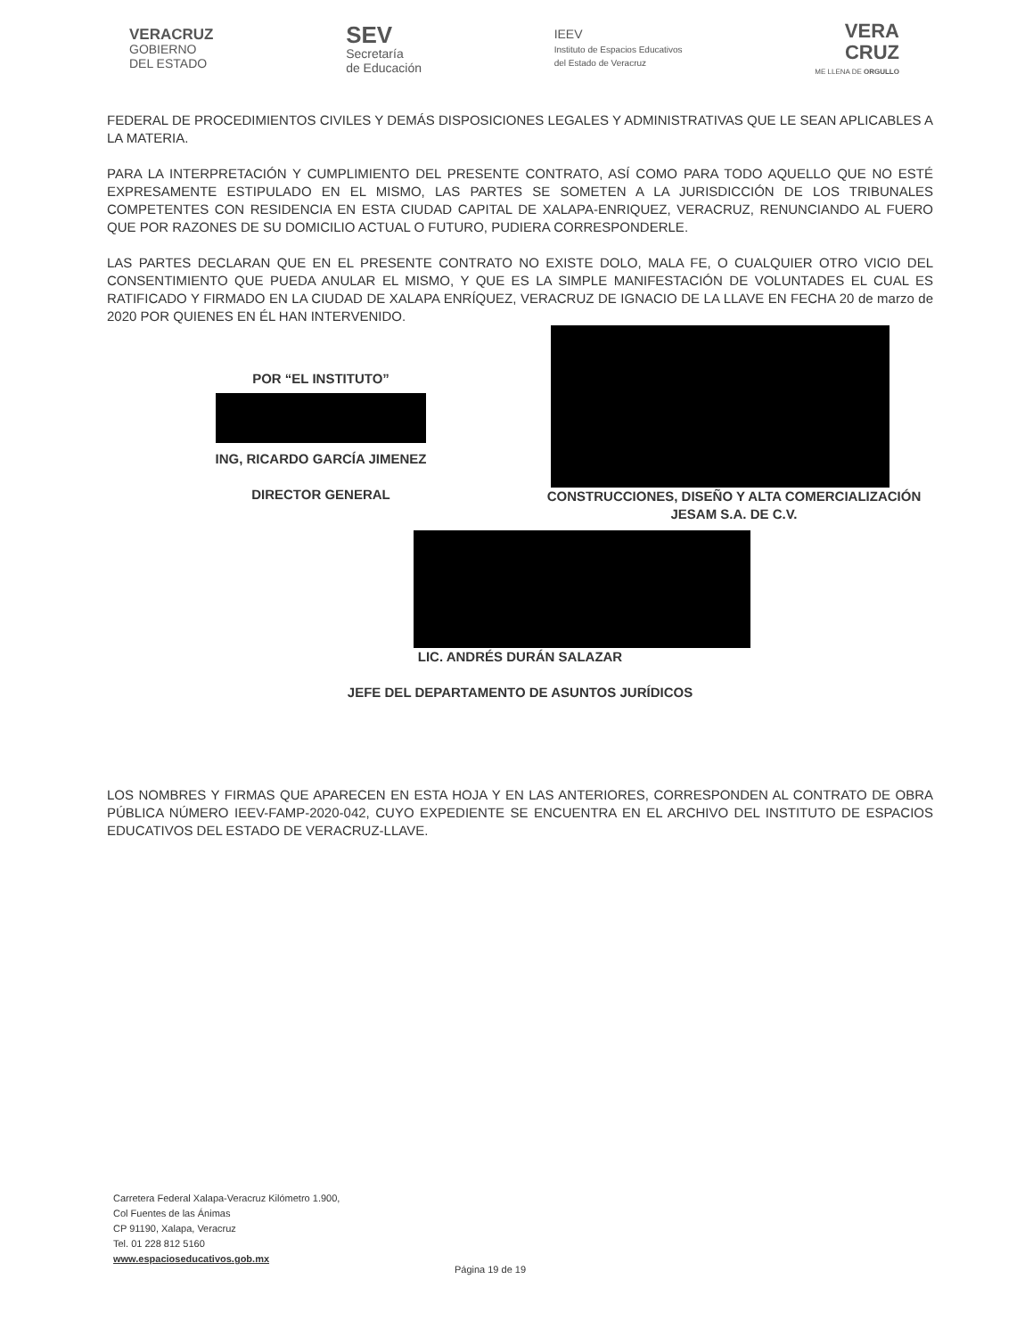VERACRUZ
GOBIERNO
DEL ESTADO
SEV
Secretaría
de Educación
IEEV
Instituto de Espacios Educativos
del Estado de Veracruz
VERA
CRUZ
ME LLENA DE ORGULLO
FEDERAL DE PROCEDIMIENTOS CIVILES Y DEMÁS DISPOSICIONES LEGALES Y ADMINISTRATIVAS QUE LE SEAN APLICABLES A LA MATERIA.
PARA LA INTERPRETACIÓN Y CUMPLIMIENTO DEL PRESENTE CONTRATO, ASÍ COMO PARA TODO AQUELLO QUE NO ESTÉ EXPRESAMENTE ESTIPULADO EN EL MISMO, LAS PARTES SE SOMETEN A LA JURISDICCIÓN DE LOS TRIBUNALES COMPETENTES CON RESIDENCIA EN ESTA CIUDAD CAPITAL DE XALAPA-ENRIQUEZ, VERACRUZ, RENUNCIANDO AL FUERO QUE POR RAZONES DE SU DOMICILIO ACTUAL O FUTURO, PUDIERA CORRESPONDERLE.
LAS PARTES DECLARAN QUE EN EL PRESENTE CONTRATO NO EXISTE DOLO, MALA FE, O CUALQUIER OTRO VICIO DEL CONSENTIMIENTO QUE PUEDA ANULAR EL MISMO, Y QUE ES LA SIMPLE MANIFESTACIÓN DE VOLUNTADES EL CUAL ES RATIFICADO Y FIRMADO EN LA CIUDAD DE XALAPA ENRÍQUEZ, VERACRUZ DE IGNACIO DE LA LLAVE EN FECHA 20 de marzo de 2020 POR QUIENES EN ÉL HAN INTERVENIDO.
POR “EL INSTITUTO”
ING, RICARDO GARCÍA JIMENEZ
DIRECTOR GENERAL
CONSTRUCCIONES, DISEÑO Y ALTA COMERCIALIZACIÓN
JESAM S.A. DE C.V.
LIC. ANDRÉS DURÁN SALAZAR
JEFE DEL DEPARTAMENTO DE ASUNTOS JURÍDICOS
LOS NOMBRES Y FIRMAS QUE APARECEN EN ESTA HOJA Y EN LAS ANTERIORES, CORRESPONDEN AL CONTRATO DE OBRA PÚBLICA NÚMERO IEEV-FAMP-2020-042, CUYO EXPEDIENTE SE ENCUENTRA EN EL ARCHIVO DEL INSTITUTO DE ESPACIOS EDUCATIVOS DEL ESTADO DE VERACRUZ-LLAVE.
Carretera Federal Xalapa-Veracruz Kilómetro 1.900,
Col Fuentes de las Ánimas
CP 91190, Xalapa, Veracruz
Tel. 01 228 812 5160
www.espacioseducativos.gob.mx
Página 19 de 19